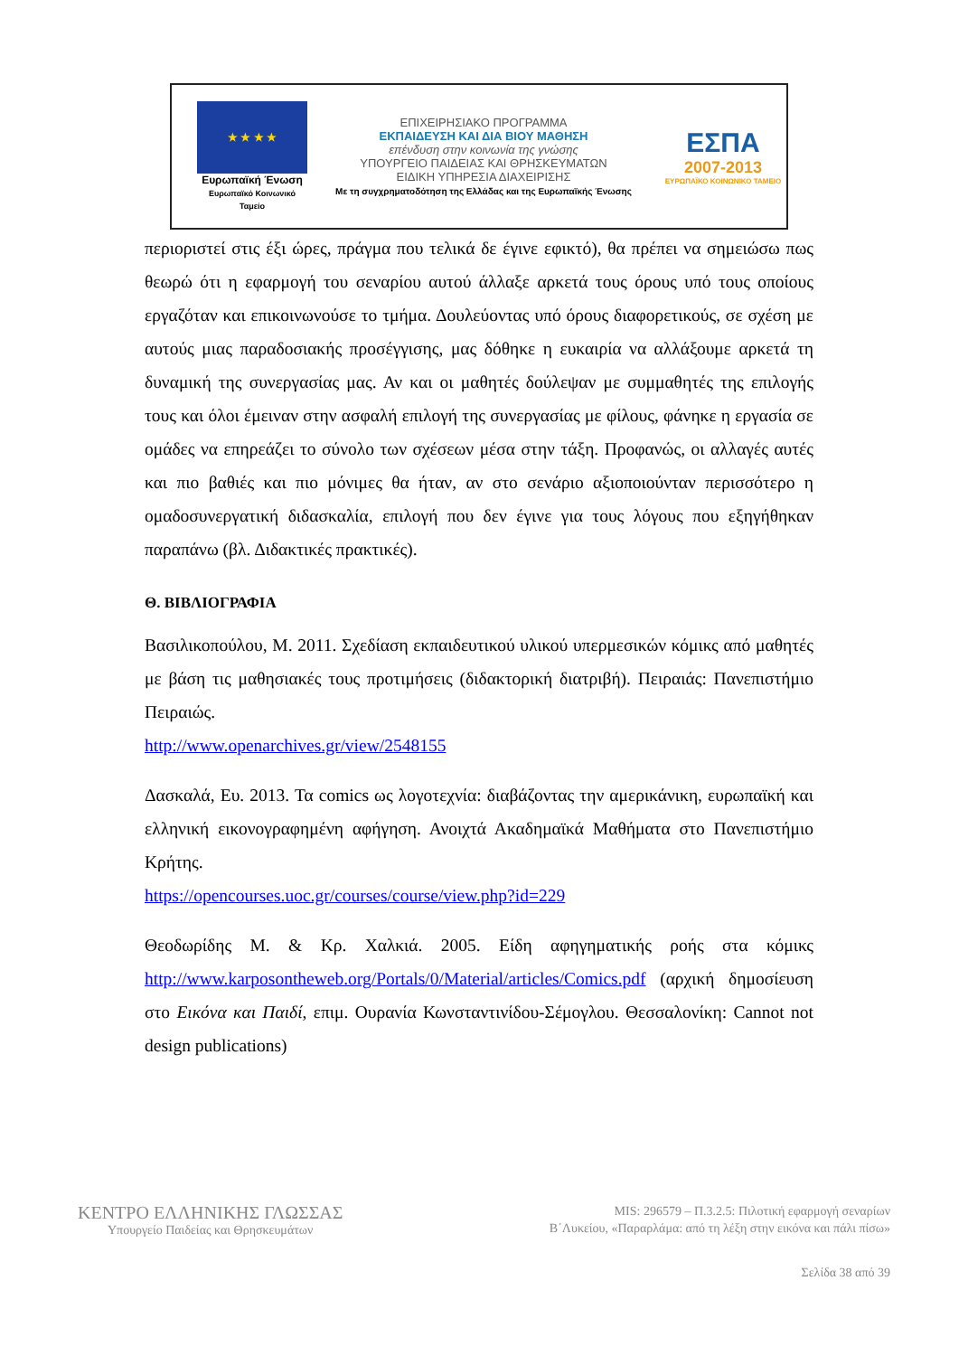★ ★ ★ ★
Ευρωπαϊκή Ένωση
Ευρωπαϊκό Κοινωνικό Ταμείο
ΕΠΙΧΕΙΡΗΣΙΑΚΟ ΠΡΟΓΡΑΜΜΑ
ΕΚΠΑΙΔΕΥΣΗ ΚΑΙ ΔΙΑ ΒΙΟΥ ΜΑΘΗΣΗ
επένδυση στην κοινωνία της γνώσης
ΥΠΟΥΡΓΕΙΟ ΠΑΙΔΕΙΑΣ ΚΑΙ ΘΡΗΣΚΕΥΜΑΤΩΝ
ΕΙΔΙΚΗ ΥΠΗΡΕΣΙΑ ΔΙΑΧΕΙΡΙΣΗΣ
Με τη συγχρηματοδότηση της Ελλάδας και της Ευρωπαϊκής Ένωσης
ΕΣΠΑ
2007-2013
ΕΥΡΩΠΑΪΚΟ ΚΟΙΝΩΝΙΚΟ ΤΑΜΕΙΟ
περιοριστεί στις έξι ώρες, πράγμα που τελικά δε έγινε εφικτό), θα πρέπει να σημειώσω πως θεωρώ ότι η εφαρμογή του σεναρίου αυτού άλλαξε αρκετά τους όρους υπό τους οποίους εργαζόταν και επικοινωνούσε το τμήμα. Δουλεύοντας υπό όρους διαφορετικούς, σε σχέση με αυτούς μιας παραδοσιακής προσέγγισης, μας δόθηκε η ευκαιρία να αλλάξουμε αρκετά τη δυναμική της συνεργασίας μας. Αν και οι μαθητές δούλεψαν με συμμαθητές της επιλογής τους και όλοι έμειναν στην ασφαλή επιλογή της συνεργασίας με φίλους, φάνηκε η εργασία σε ομάδες να επηρεάζει το σύνολο των σχέσεων μέσα στην τάξη. Προφανώς, οι αλλαγές αυτές και πιο βαθιές και πιο μόνιμες θα ήταν, αν στο σενάριο αξιοποιούνταν περισσότερο η ομαδοσυνεργατική διδασκαλία, επιλογή που δεν έγινε για τους λόγους που εξηγήθηκαν παραπάνω (βλ. Διδακτικές πρακτικές).
Θ. ΒΙΒΛΙΟΓΡΑΦΙΑ
Βασιλικοπούλου, Μ. 2011. Σχεδίαση εκπαιδευτικού υλικού υπερμεσικών κόμικς από μαθητές με βάση τις μαθησιακές τους προτιμήσεις (διδακτορική διατριβή). Πειραιάς: Πανεπιστήμιο Πειραιώς.
http://www.openarchives.gr/view/2548155
Δασκαλά, Ευ. 2013. Τα comics ως λογοτεχνία: διαβάζοντας την αμερικάνικη, ευρωπαϊκή και ελληνική εικονογραφημένη αφήγηση. Ανοιχτά Ακαδημαϊκά Μαθήματα στο Πανεπιστήμιο Κρήτης.
https://opencourses.uoc.gr/courses/course/view.php?id=229
Θεοδωρίδης Μ. & Κρ. Χαλκιά. 2005. Είδη αφηγηματικής ροής στα κόμικς http://www.karposontheweb.org/Portals/0/Material/articles/Comics.pdf (αρχική δημοσίευση στο Εικόνα και Παιδί, επιμ. Ουρανία Κωνσταντινίδου-Σέμογλου. Θεσσαλονίκη: Cannot not design publications)
ΚΕΝΤΡΟ ΕΛΛΗΝΙΚΗΣ ΓΛΩΣΣΑΣ
Υπουργείο Παιδείας και Θρησκευμάτων
MIS: 296579 – Π.3.2.5: Πιλοτική εφαρμογή σεναρίων
Β΄Λυκείου, «Παραρλάμα: από τη λέξη στην εικόνα και πάλι πίσω»
Σελίδα 38 από 39